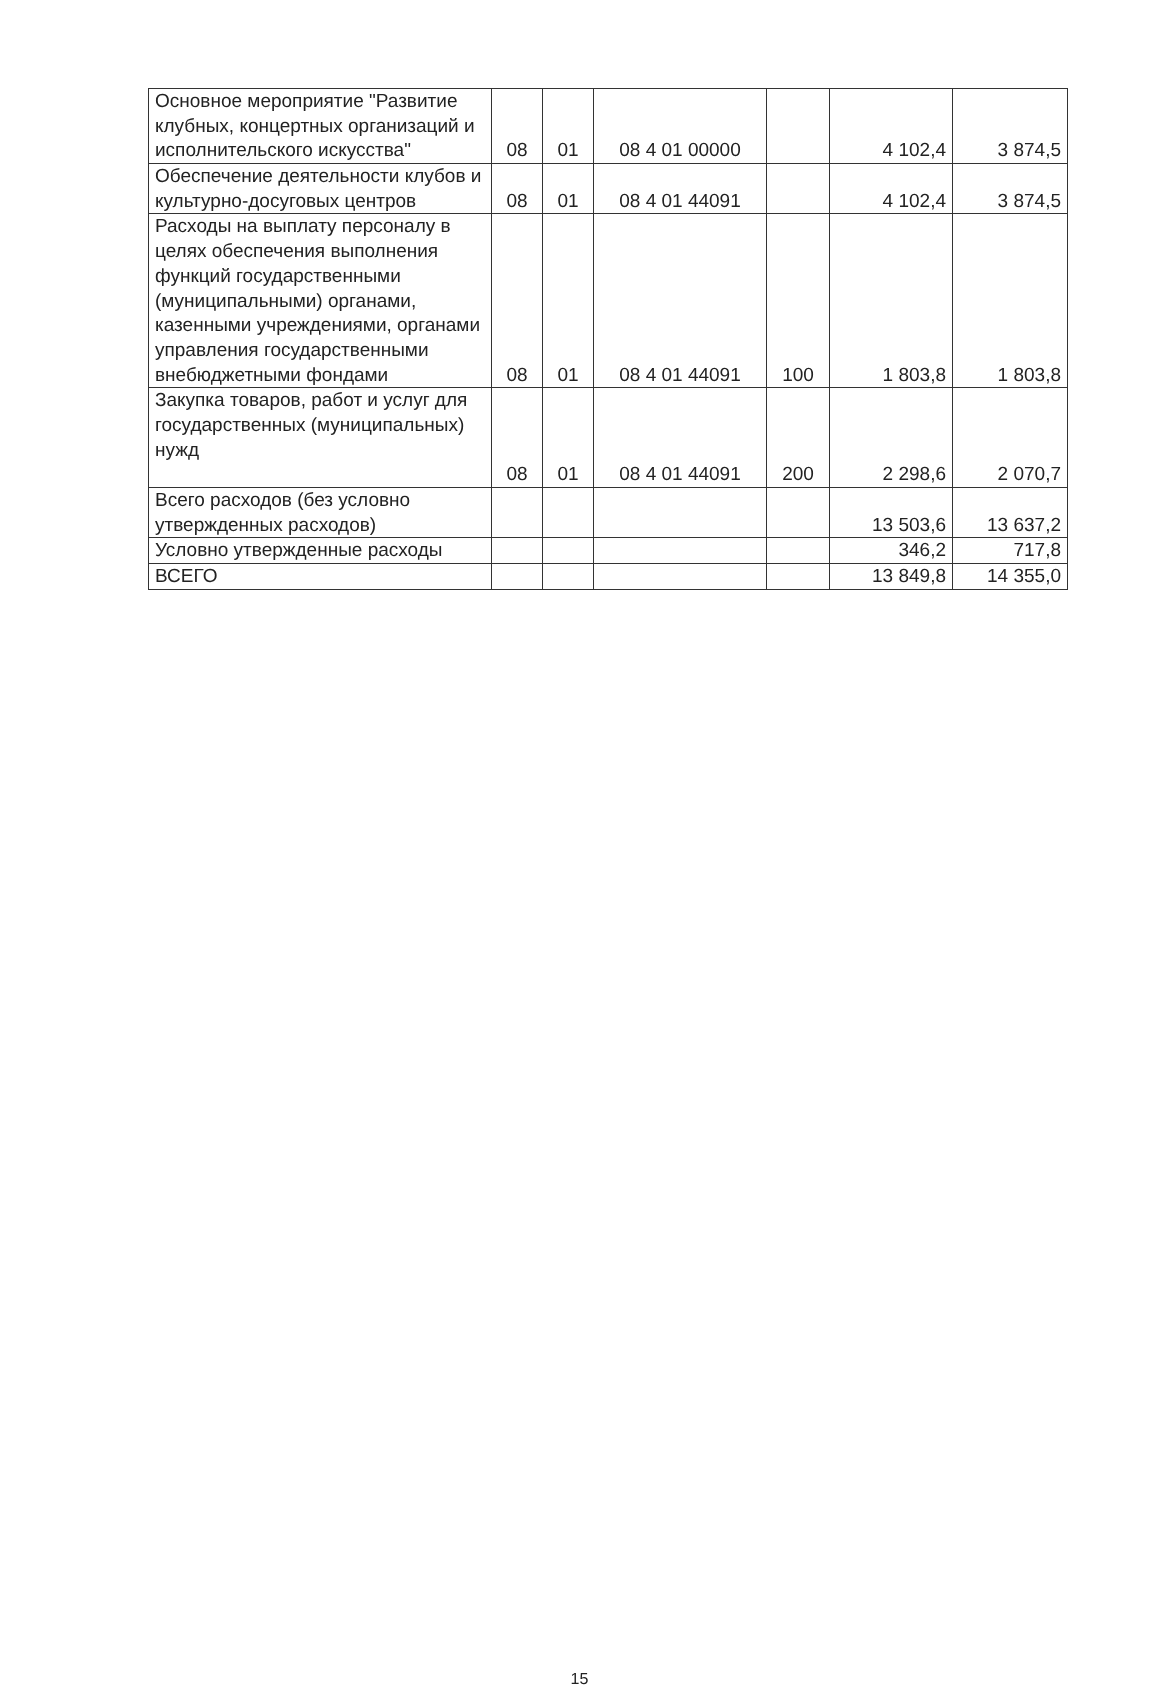| Основное мероприятие "Развитие клубных, концертных организаций и исполнительского искусства" | 08 | 01 | 08 4 01 00000 | | 4 102,4 | 3 874,5 |
| Обеспечение деятельности клубов и культурно-досуговых центров | 08 | 01 | 08 4 01 44091 | | 4 102,4 | 3 874,5 |
| Расходы на выплату персоналу в целях обеспечения выполнения функций государственными (муниципальными) органами, казенными учреждениями, органами управления государственными внебюджетными фондами | 08 | 01 | 08 4 01 44091 | 100 | 1 803,8 | 1 803,8 |
| Закупка товаров, работ и услуг для государственных (муниципальных) нужд | 08 | 01 | 08 4 01 44091 | 200 | 2 298,6 | 2 070,7 |
| Всего расходов (без условно утвержденных расходов) | | | | | 13 503,6 | 13 637,2 |
| Условно утвержденные расходы | | | | | 346,2 | 717,8 |
| ВСЕГО | | | | | 13 849,8 | 14 355,0 |
15